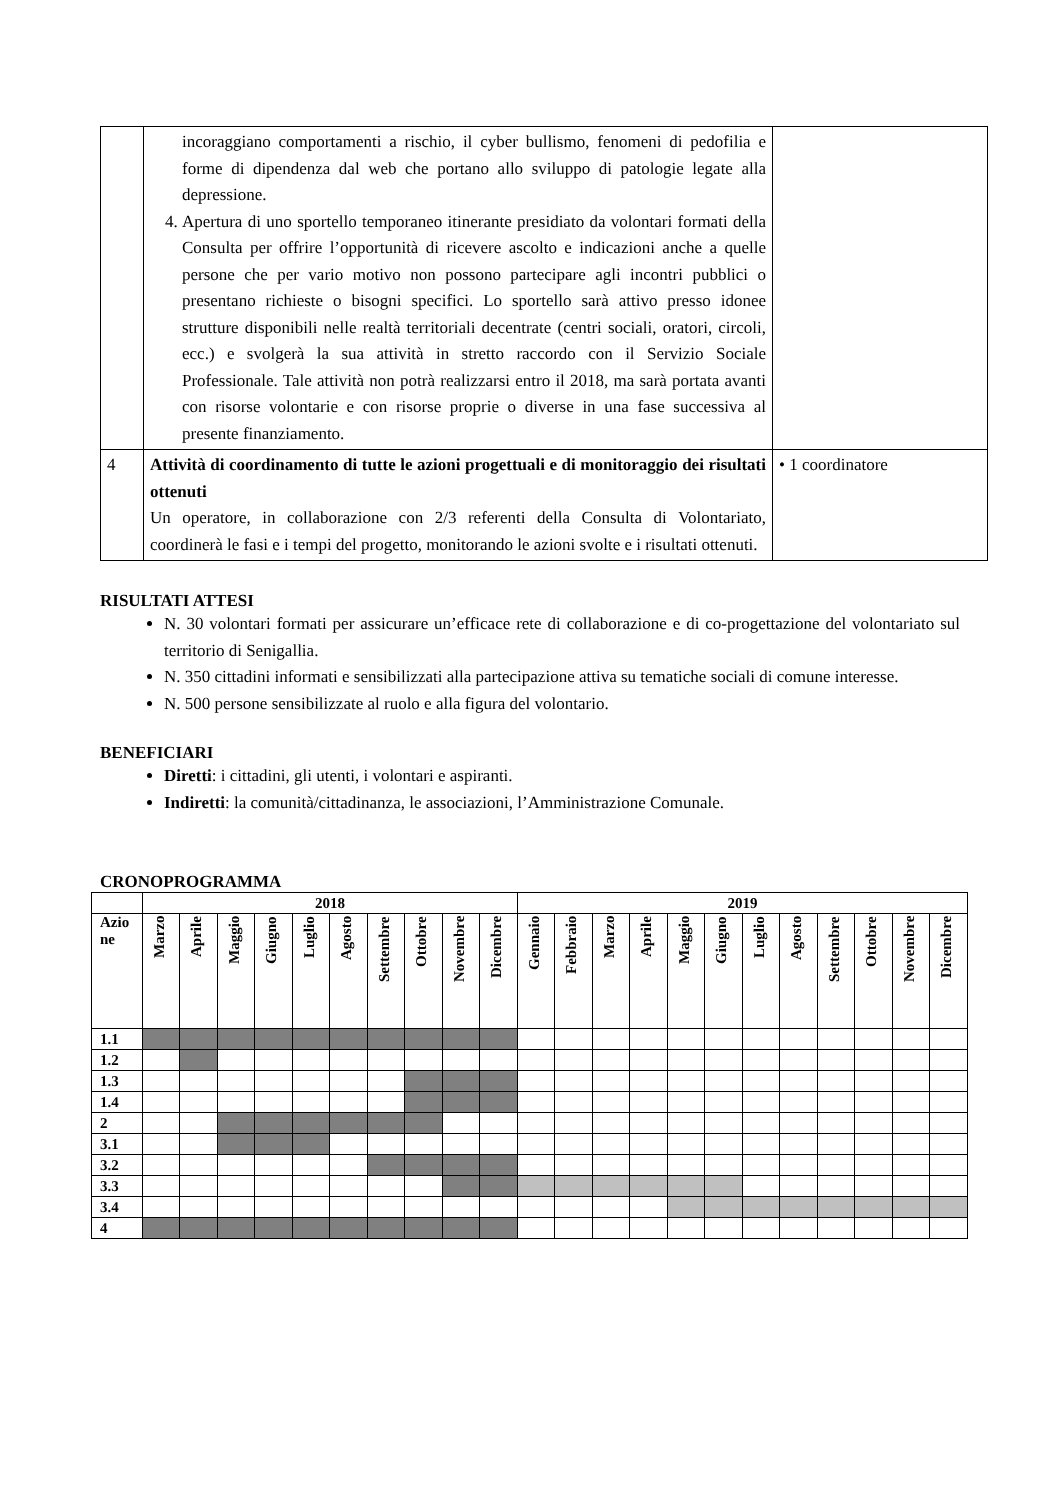| | incoraggiano comportamenti a rischio, il cyber bullismo, fenomeni di pedofilia e forme di dipendenza dal web che portano allo sviluppo di patologie legate alla depressione. 4. Apertura di uno sportello temporaneo itinerante presidiato da volontari formati della Consulta per offrire l’opportunità di ricevere ascolto e indicazioni anche a quelle persone che per vario motivo non possono partecipare agli incontri pubblici o presentano richieste o bisogni specifici. Lo sportello sarà attivo presso idonee strutture disponibili nelle realtà territoriali decentrate (centri sociali, oratori, circoli, ecc.) e svolgerà la sua attività in stretto raccordo con il Servizio Sociale Professionale. Tale attività non potrà realizzarsi entro il 2018, ma sarà portata avanti con risorse volontarie e con risorse proprie o diverse in una fase successiva al presente finanziamento. | |
| 4 | Attività di coordinamento di tutte le azioni progettuali e di monitoraggio dei risultati ottenuti Un operatore, in collaborazione con 2/3 referenti della Consulta di Volontariato, coordinerà le fasi e i tempi del progetto, monitorando le azioni svolte e i risultati ottenuti. | • 1 coordinatore |
RISULTATI ATTESI
N. 30 volontari formati per assicurare un’efficace rete di collaborazione e di co-progettazione del volontariato sul territorio di Senigallia.
N. 350 cittadini informati e sensibilizzati alla partecipazione attiva su tematiche sociali di comune interesse.
N. 500 persone sensibilizzate al ruolo e alla figura del volontario.
BENEFICIARI
Diretti: i cittadini, gli utenti, i volontari e aspiranti.
Indiretti: la comunità/cittadinanza, le associazioni, l’Amministrazione Comunale.
CRONOPROGRAMMA
| | 2018 | | | | | | | | | | 2019 | | | | | | | | | | | |
| Azio ne | Marzo | Aprile | Maggio | Giugno | Luglio | Agosto | Settembre | Ottobre | Novembre | Dicembre | Gennaio | Febbraio | Marzo | Aprile | Maggio | Giugno | Luglio | Agosto | Settembre | Ottobre | Novembre | Dicembre |
| 1.1 | | | | | | | | | | | | | | | | | | | | | | |
| 1.2 | | | | | | | | | | | | | | | | | | | | | | |
| 1.3 | | | | | | | | | | | | | | | | | | | | | | |
| 1.4 | | | | | | | | | | | | | | | | | | | | | | |
| 2 | | | | | | | | | | | | | | | | | | | | | | |
| 3.1 | | | | | | | | | | | | | | | | | | | | | | |
| 3.2 | | | | | | | | | | | | | | | | | | | | | | |
| 3.3 | | | | | | | | | | | | | | | | | | | | | | |
| 3.4 | | | | | | | | | | | | | | | | | | | | | | |
| 4 | | | | | | | | | | | | | | | | | | | | | | |